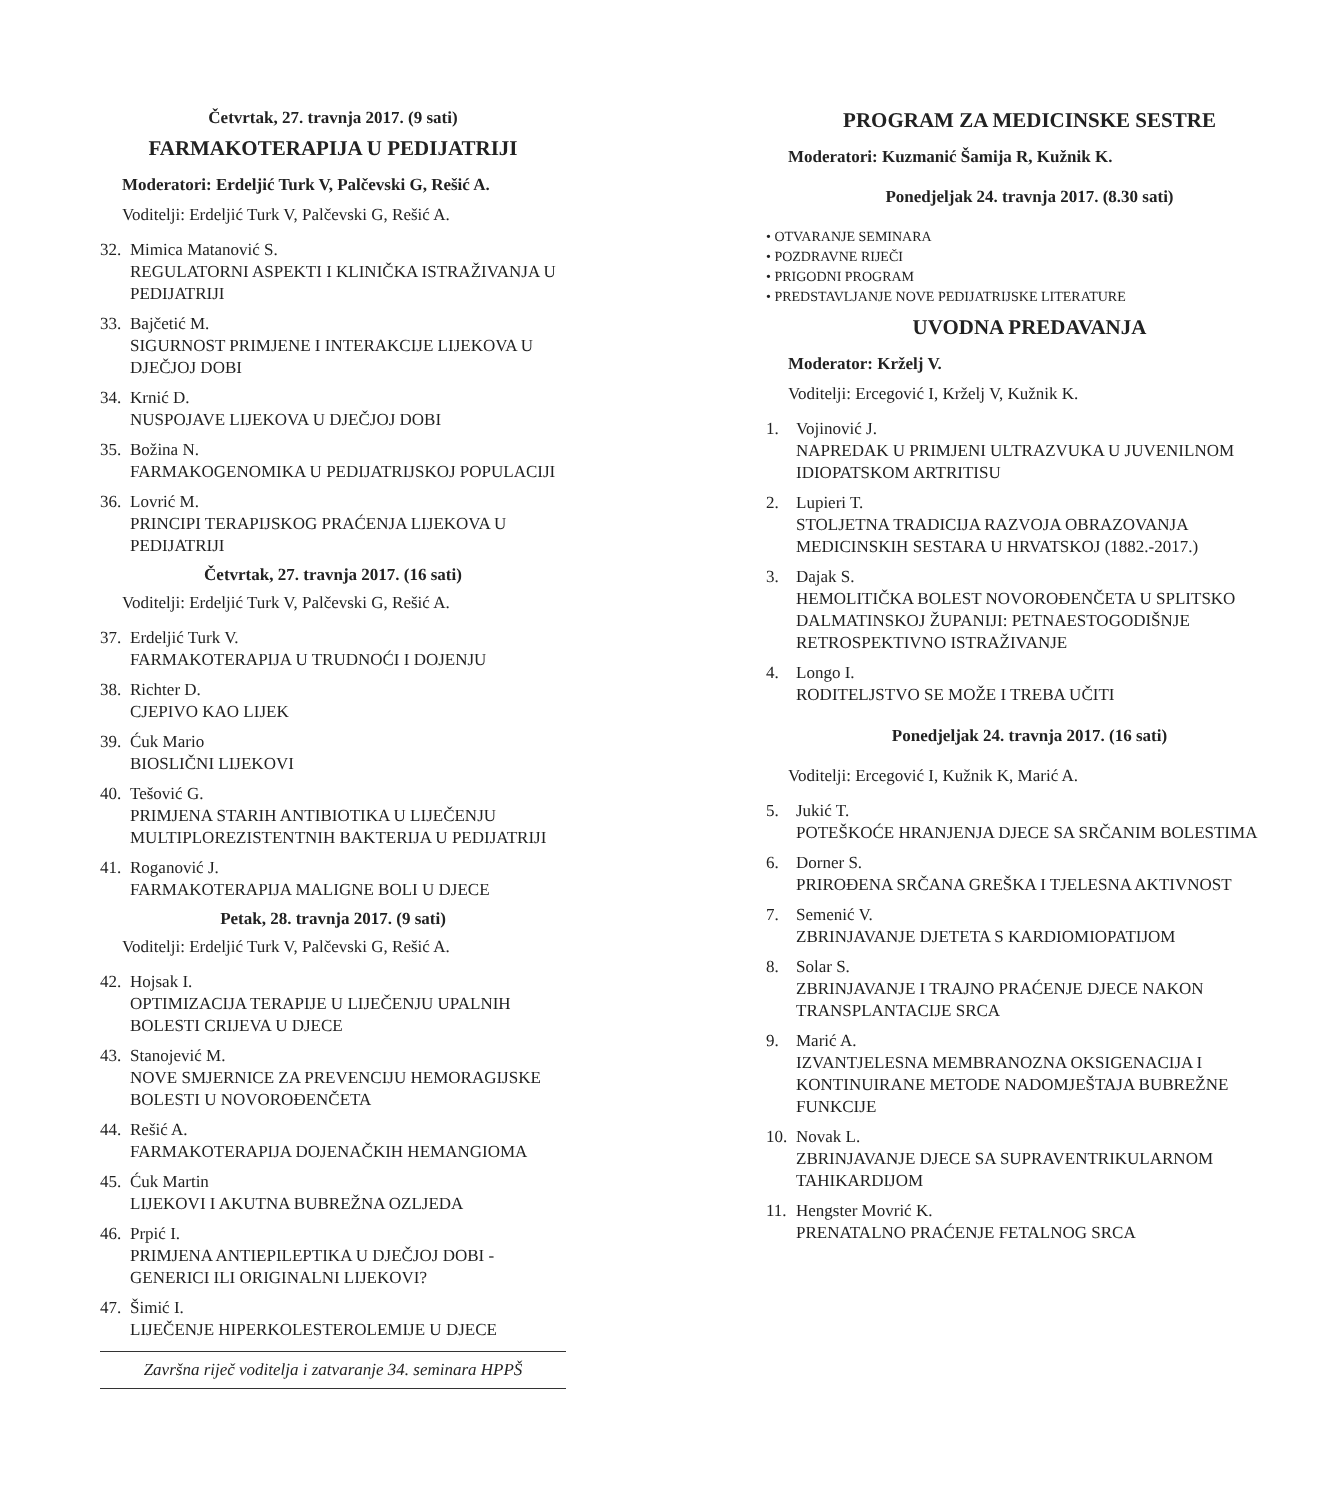Četvrtak, 27. travnja 2017. (9 sati)
FARMAKOTERAPIJA U PEDIJATRIJI
Moderatori: Erdeljić Turk V, Palčevski G, Rešić A.
Voditelji: Erdeljić Turk V, Palčevski G, Rešić A.
32. Mimica Matanović S.
REGULATORNI ASPEKTI I KLINIČKA ISTRAŽIVANJA U PEDIJATRIJI
33. Bajčetić M.
SIGURNOST PRIMJENE I INTERAKCIJE LIJEKOVA U DJEČJOJ DOBI
34. Krnić D.
NUSPOJAVE LIJEKOVA U DJEČJOJ DOBI
35. Božina N.
FARMAKOGENOMIKA U PEDIJATRIJSKOJ POPULACIJI
36. Lovrić M.
PRINCIPI TERAPIJSKOG PRAĆENJA LIJEKOVA U PEDIJATRIJI
Četvrtak, 27. travnja 2017. (16 sati)
Voditelji: Erdeljić Turk V, Palčevski G, Rešić A.
37. Erdeljić Turk V.
FARMAKOTERAPIJA U TRUDNOĆI I DOJENJU
38. Richter D.
CJEPIVO KAO LIJEK
39. Ćuk Mario
BIOSLIČNI LIJEKOVI
40. Tešović G.
PRIMJENA STARIH ANTIBIOTIKA U LIJEČENJU MULTIPLOREZISTENTNIH BAKTERIJA U PEDIJATRIJI
41. Roganović J.
FARMAKOTERAPIJA MALIGNE BOLI U DJECE
Petak, 28. travnja 2017. (9 sati)
Voditelji: Erdeljić Turk V, Palčevski G, Rešić A.
42. Hojsak I.
OPTIMIZACIJA TERAPIJE U LIJEČENJU UPALNIH BOLESTI CRIJEVA U DJECE
43. Stanojević M.
NOVE SMJERNICE ZA PREVENCIJU HEMORAGIJSKE BOLESTI U NOVOROĐENČETA
44. Rešić A.
FARMAKOTERAPIJA DOJENAČKIH HEMANGIOMA
45. Ćuk Martin
LIJEKOVI I AKUTNA BUBREŽNA OZLJEDA
46. Prpić I.
PRIMJENA ANTIEPILEPTIKA U DJEČJOJ DOBI - GENERICI ILI ORIGINALNI LIJEKOVI?
47. Šimić I.
LIJEČENJE HIPERKOLESTEROLEMIJE U DJECE
Završna riječ voditelja i zatvaranje 34. seminara HPPŠ
PROGRAM ZA MEDICINSKE SESTRE
Moderatori: Kuzmanić Šamija R, Kužnik K.
Ponedjeljak 24. travnja 2017. (8.30 sati)
• OTVARANJE SEMINARA
• POZDRAVNE RIJEČI
• PRIGODNI PROGRAM
• PREDSTAVLJANJE NOVE PEDIJATRIJSKE LITERATURE
UVODNA PREDAVANJA
Moderator: Krželj V.
Voditelji: Ercegović I, Krželj V, Kužnik K.
1. Vojinović J.
NAPREDAK U PRIMJENI ULTRAZVUKA U JUVENILNOM IDIOPATSKOM ARTRITISU
2. Lupieri T.
STOLJETNA TRADICIJA RAZVOJA OBRAZOVANJA MEDICINSKIH SESTARA U HRVATSKOJ (1882.-2017.)
3. Dajak S.
HEMOLITIČKA BOLEST NOVOROĐENČETA U SPLITSKO DALMATINSKOJ ŽUPANIJI: PETNAESTOGODIŠNJE RETROSPEKTIVNO ISTRAŽIVANJE
4. Longo I.
RODITELJSTVO SE MOŽE I TREBA UČITI
Ponedjeljak 24. travnja 2017. (16 sati)
Voditelji: Ercegović I, Kužnik K, Marić A.
5. Jukić T.
POTEŠKOĆE HRANJENJA DJECE SA SRČANIM BOLESTIMA
6. Dorner S.
PRIROĐENA SRČANA GREŠKA I TJELESNA AKTIVNOST
7. Semenić V.
ZBRINJAVANJE DJETETA S KARDIOMIOPATIJOM
8. Solar S.
ZBRINJAVANJE I TRAJNO PRAĆENJE DJECE NAKON TRANSPLANTACIJE SRCA
9. Marić A.
IZVANTJELESNA MEMBRANOZNA OKSIGENACIJA I KONTINUIRANE METODE NADOMJEŠTAJA BUBREŽNE FUNKCIJE
10. Novak L.
ZBRINJAVANJE DJECE SA SUPRAVENTRIKULARNOM TAHIKARDIJOM
11. Hengster Movrić K.
PRENATALNO PRAĆENJE FETALNOG SRCA